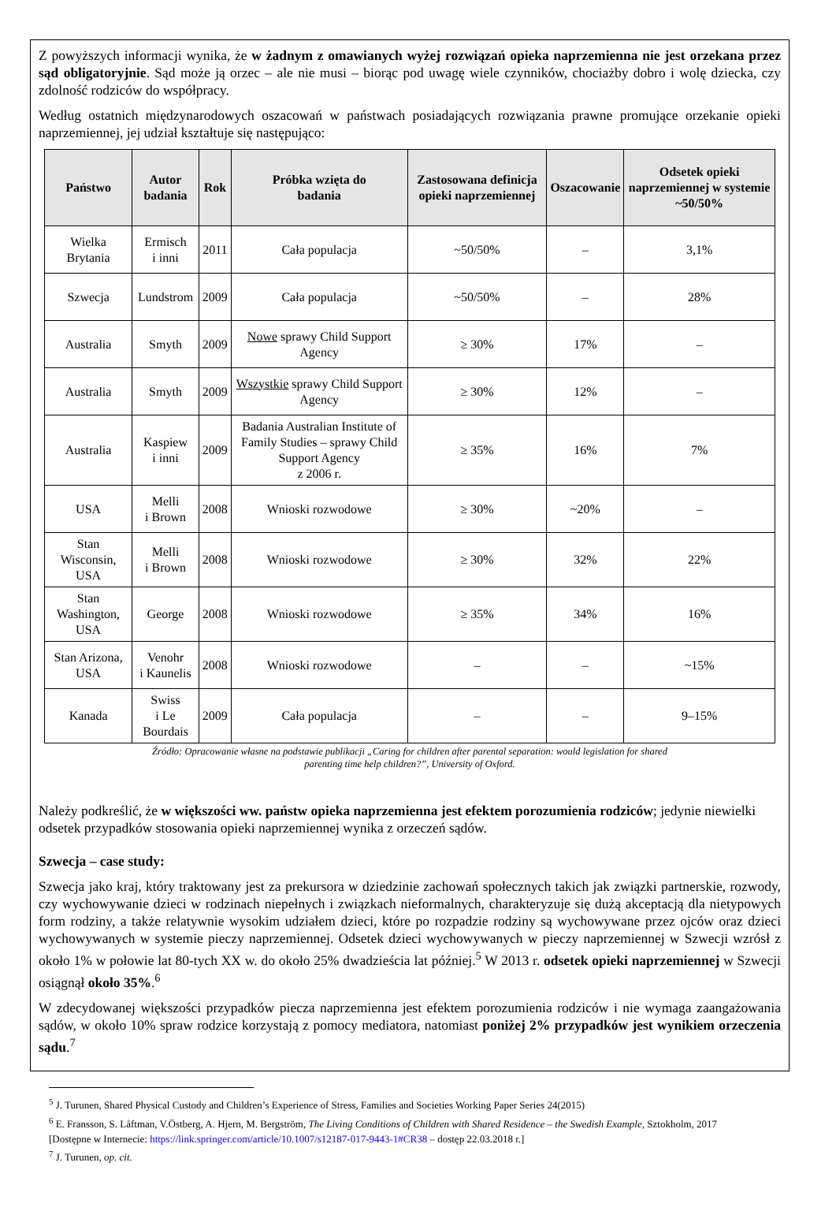Z powyższych informacji wynika, że w żadnym z omawianych wyżej rozwiązań opieka naprzemienna nie jest orzekana przez sąd obligatoryjnie. Sąd może ją orzec – ale nie musi – biorąc pod uwagę wiele czynników, chociażby dobro i wolę dziecka, czy zdolność rodziców do współpracy.
Według ostatnich międzynarodowych oszacowań w państwach posiadających rozwiązania prawne promujące orzekanie opieki naprzemiennej, jej udział kształtuje się następująco:
| Państwo | Autor badania | Rok | Próbka wzięta do badania | Zastosowana definicja opieki naprzemiennej | Oszacowanie | Odsetek opieki naprzemiennej w systemie ~50/50% |
| --- | --- | --- | --- | --- | --- | --- |
| Wielka Brytania | Ermisch i inni | 2011 | Cała populacja | ~50/50% | – | 3,1% |
| Szwecja | Lundstrom | 2009 | Cała populacja | ~50/50% | – | 28% |
| Australia | Smyth | 2009 | Nowe sprawy Child Support Agency | ≥ 30% | 17% | – |
| Australia | Smyth | 2009 | Wszystkie sprawy Child Support Agency | ≥ 30% | 12% | – |
| Australia | Kaspiew i inni | 2009 | Badania Australian Institute of Family Studies – sprawy Child Support Agency z 2006 r. | ≥ 35% | 16% | 7% |
| USA | Melli i Brown | 2008 | Wnioski rozwodowe | ≥ 30% | ~20% | – |
| Stan Wisconsin, USA | Melli i Brown | 2008 | Wnioski rozwodowe | ≥ 30% | 32% | 22% |
| Stan Washington, USA | George | 2008 | Wnioski rozwodowe | ≥ 35% | 34% | 16% |
| Stan Arizona, USA | Venohr i Kaunelis | 2008 | Wnioski rozwodowe | – | – | ~15% |
| Kanada | Swiss i Le Bourdais | 2009 | Cała populacja | – | – | 9–15% |
Źródło: Opracowanie własne na podstawie publikacji „Caring for children after parental separation: would legislation for shared
parenting time help children?”, University of Oxford.
Należy podkreślić, że w większości ww. państw opieka naprzemienna jest efektem porozumienia rodziców; jedynie niewielki odsetek przypadków stosowania opieki naprzemiennej wynika z orzeczeń sądów.
Szwecja – case study:
Szwecja jako kraj, który traktowany jest za prekursora w dziedzinie zachowań społecznych takich jak związki partnerskie, rozwody, czy wychowywanie dzieci w rodzinach niepełnych i związkach nieformalnych, charakteryzuje się dużą akceptacją dla nietypowych form rodziny, a także relatywnie wysokim udziałem dzieci, które po rozpadzie rodziny są wychowywane przez ojców oraz dzieci wychowywanych w systemie pieczy naprzemiennej. Odsetek dzieci wychowywanych w pieczy naprzemiennej w Szwecji wzrósł z około 1% w połowie lat 80-tych XX w. do około 25% dwadzieścia lat później.<sup>5</sup> W 2013 r. odsetek opieki naprzemiennej w Szwecji osiągnął około 35%.<sup>6</sup>
W zdecydowanej większości przypadków piecza naprzemienna jest efektem porozumienia rodziców i nie wymaga zaangażowania sądów, w około 10% spraw rodzice korzystają z pomocy mediatora, natomiast poniżej 2% przypadków jest wynikiem orzeczenia sądu.<sup>7</sup>
<sup>5</sup> J. Turunen, Shared Physical Custody and Children’s Experience of Stress, Families and Societies Working Paper Series 24(2015)
<sup>6</sup> E. Fransson, S. Låftman, V.Östberg, A. Hjern, M. Bergström, The Living Conditions of Children with Shared Residence – the Swedish Example, Sztokholm, 2017 [Dostępne w Internecie: https://link.springer.com/article/10.1007/s12187-017-9443-1#CR38 – dostęp 22.03.2018 r.]
<sup>7</sup> J. Turunen, op. cit.